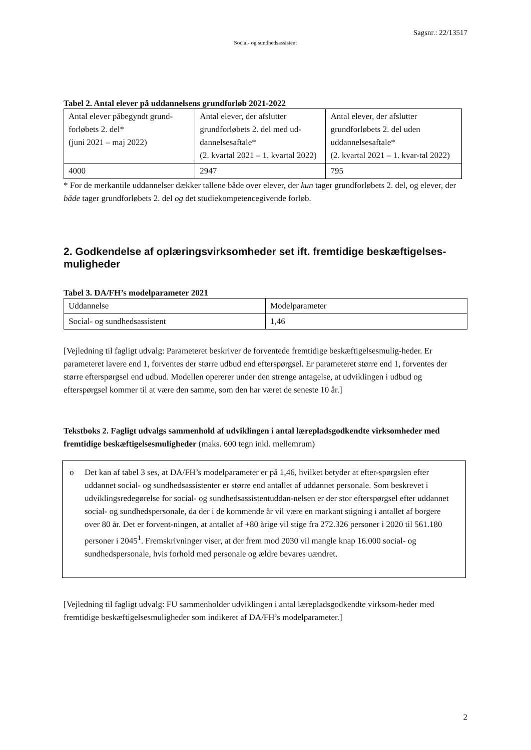Sagsnr.: 22/13517
Social- og sundhedsassistent
Tabel 2. Antal elever på uddannelsens grundforløb 2021-2022
| Antal elever påbegyndt grund-forløbets 2. del* (juni 2021 – maj 2022) | Antal elever, der afslutter grundforløbets 2. del med ud-dannelsesaftale* (2. kvartal 2021 – 1. kvartal 2022) | Antal elever, der afslutter grundforløbets 2. del uden uddannelsesaftale* (2. kvartal 2021 – 1. kvar-tal 2022) |
| 4000 | 2947 | 795 |
* For de merkantile uddannelser dækker tallene både over elever, der kun tager grundforløbets 2. del, og elever, der både tager grundforløbets 2. del og det studiekompetencegivende forløb.
2. Godkendelse af oplæringsvirksomheder set ift. fremtidige beskæftigelses-muligheder
Tabel 3. DA/FH’s modelparameter 2021
| Uddannelse | Modelparameter |
| Social- og sundhedsassistent | 1,46 |
[Vejledning til fagligt udvalg: Parameteret beskriver de forventede fremtidige beskæftigelsesmulig-heder. Er parameteret lavere end 1, forventes der større udbud end efterspørgsel. Er parameteret større end 1, forventes der større efterspørgsel end udbud. Modellen opererer under den strenge antagelse, at udviklingen i udbud og efterspørgsel kommer til at være den samme, som den har været de seneste 10 år.]
Tekstboks 2. Fagligt udvalgs sammenhold af udviklingen i antal lærepladsgodkendte virksomheder med fremtidige beskæftigelsesmuligheder (maks. 600 tegn inkl. mellemrum)
o Det kan af tabel 3 ses, at DA/FH’s modelparameter er på 1,46, hvilket betyder at efter-spørgslen efter uddannet social- og sundhedsassistenter er større end antallet af uddannet personale. Som beskrevet i udviklingsredegørelse for social- og sundhedsassistentuddan-nelsen er der stor efterspørgsel efter uddannet social- og sundhedspersonale, da der i de kommende år vil være en markant stigning i antallet af borgere over 80 år. Det er forvent-ningen, at antallet af +80 årige vil stige fra 272.326 personer i 2020 til 561.180 personer i 2045<sup>1</sup>. Fremskrivninger viser, at der frem mod 2030 vil mangle knap 16.000 social- og sundhedspersonale, hvis forhold med personale og ældre bevares uændret.
[Vejledning til fagligt udvalg: FU sammenholder udviklingen i antal lærepladsgodkendte virksom-heder med fremtidige beskæftigelsesmuligheder som indikeret af DA/FH’s modelparameter.]
2